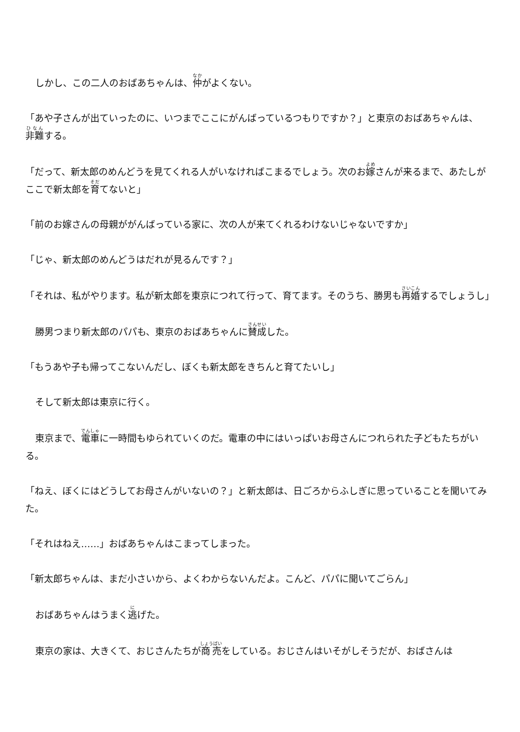しかし、この二人のおばあちゃんは、仲がよくない。
「あや子さんが出ていったのに、いつまでここにがんばっているつもりですか？」と東京のおばあちゃんは、非難する。
「だって、新太郎のめんどうを見てくれる人がいなければこまるでしょう。次のお嫁さんが来るまで、あたしがここで新太郎を育てないと」
「前のお嫁さんの母親ががんばっている家に、次の人が来てくれるわけないじゃないですか」
「じゃ、新太郎のめんどうはだれが見るんです？」
「それは、私がやります。私が新太郎を東京につれて行って、育てます。そのうち、勝男も再婚するでしょうし」
勝男つまり新太郎のパパも、東京のおばあちゃんに賛成した。
「もうあや子も帰ってこないんだし、ぼくも新太郎をきちんと育てたいし」
そして新太郎は東京に行く。
東京まで、電車に一時間もゆられていくのだ。電車の中にはいっぱいお母さんにつれられた子どもたちがいる。
「ねえ、ぼくにはどうしてお母さんがいないの？」と新太郎は、日ごろからふしぎに思っていることを聞いてみた。
「それはねえ……」おばあちゃんはこまってしまった。
「新太郎ちゃんは、まだ小さいから、よくわからないんだよ。こんど、パパに聞いてごらん」
おばあちゃんはうまく逃げた。
東京の家は、大きくて、おじさんたちが商売をしている。おじさんはいそがしそうだが、おばさんは